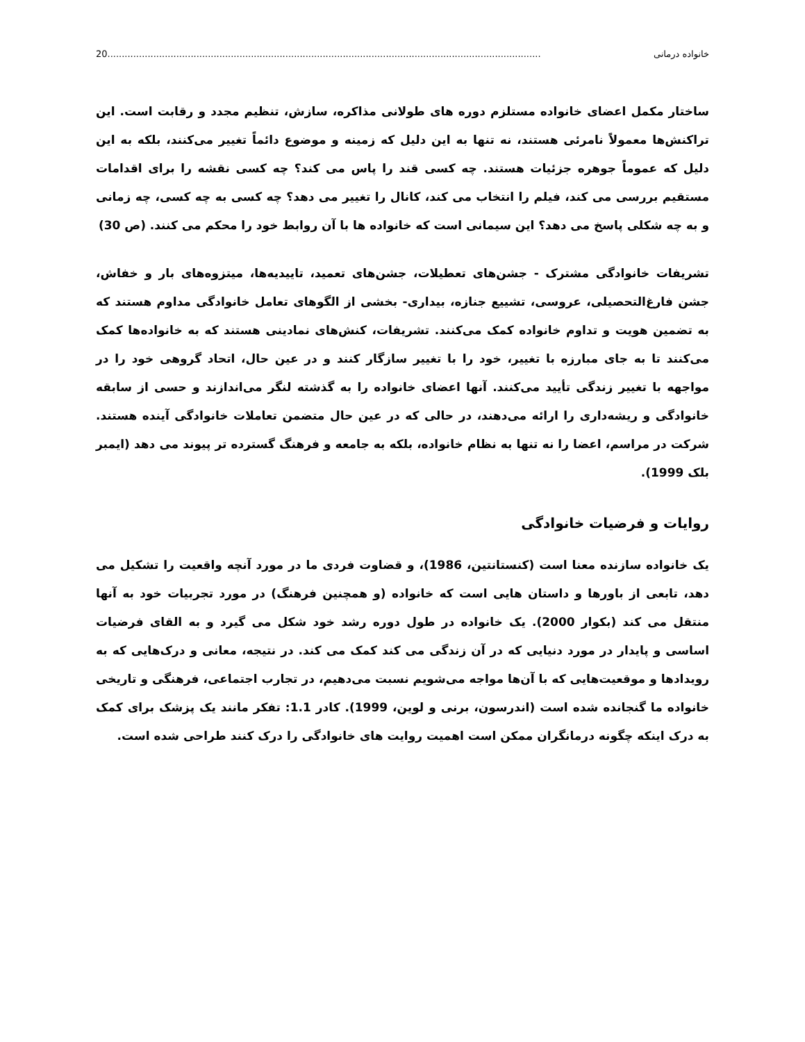خانواده درمانی 20.......................................................................................................................................................
ساختار مکمل اعضای خانواده مستلزم دوره های طولانی مذاکره، سازش، تنظیم مجدد و رقابت است. این تراکنش‌ها معمولاً نامرئی هستند، نه تنها به این دلیل که زمینه و موضوع دائماً تغییر می‌کنند، بلکه به این دلیل که عموماً جوهره جزئیات هستند. چه کسی قند را پاس می کند؟ چه کسی نقشه را برای اقدامات مستقیم بررسی می کند، فیلم را انتخاب می کند، کانال را تغییر می دهد؟ چه کسی به چه کسی، چه زمانی و به چه شکلی پاسخ می دهد؟ این سیمانی است که خانواده ها با آن روابط خود را محکم می کنند. (ص 30)
تشریفات خانوادگی مشترک - جشن‌های تعطیلات، جشن‌های تعمید، تاییدیه‌ها، میتزوه‌های بار و خفاش، جشن فارغ‌التحصیلی، عروسی، تشییع جنازه، بیداری- بخشی از الگوهای تعامل خانوادگی مداوم هستند که به تضمین هویت و تداوم خانواده کمک می‌کنند. تشریفات، کنش‌های نمادینی هستند که به خانواده‌ها کمک می‌کنند تا به جای مبارزه با تغییر، خود را با تغییر سازگار کنند و در عین حال، اتحاد گروهی خود را در مواجهه با تغییر زندگی تأیید می‌کنند. آنها اعضای خانواده را به گذشته لنگر می‌اندازند و حسی از سابقه خانوادگی و ریشه‌داری را ارائه می‌دهند، در حالی که در عین حال متضمن تعاملات خانوادگی آینده هستند. شرکت در مراسم، اعضا را نه تنها به نظام خانواده، بلکه به جامعه و فرهنگ گسترده تر پیوند می دهد (ایمبر بلک 1999).
روایات و فرضیات خانوادگی
یک خانواده سازنده معنا است (کنستانتین، 1986)، و قضاوت فردی ما در مورد آنچه واقعیت را تشکیل می دهد، تابعی از باورها و داستان هایی است که خانواده (و همچنین فرهنگ) در مورد تجربیات خود به آنها منتقل می کند (بکوار 2000). یک خانواده در طول دوره رشد خود شکل می گیرد و به القای فرضیات اساسی و پایدار در مورد دنیایی که در آن زندگی می کند کمک می کند. در نتیجه، معانی و درک‌هایی که به رویدادها و موقعیت‌هایی که با آن‌ها مواجه می‌شویم نسبت می‌دهیم، در تجارب اجتماعی، فرهنگی و تاریخی خانواده ما گنجانده شده است (اندرسون، برنی و لوین، 1999). کادر 1.1: تفکر مانند یک پزشک برای کمک به درک اینکه چگونه درمانگران ممکن است اهمیت روایت های خانوادگی را درک کنند طراحی شده است.